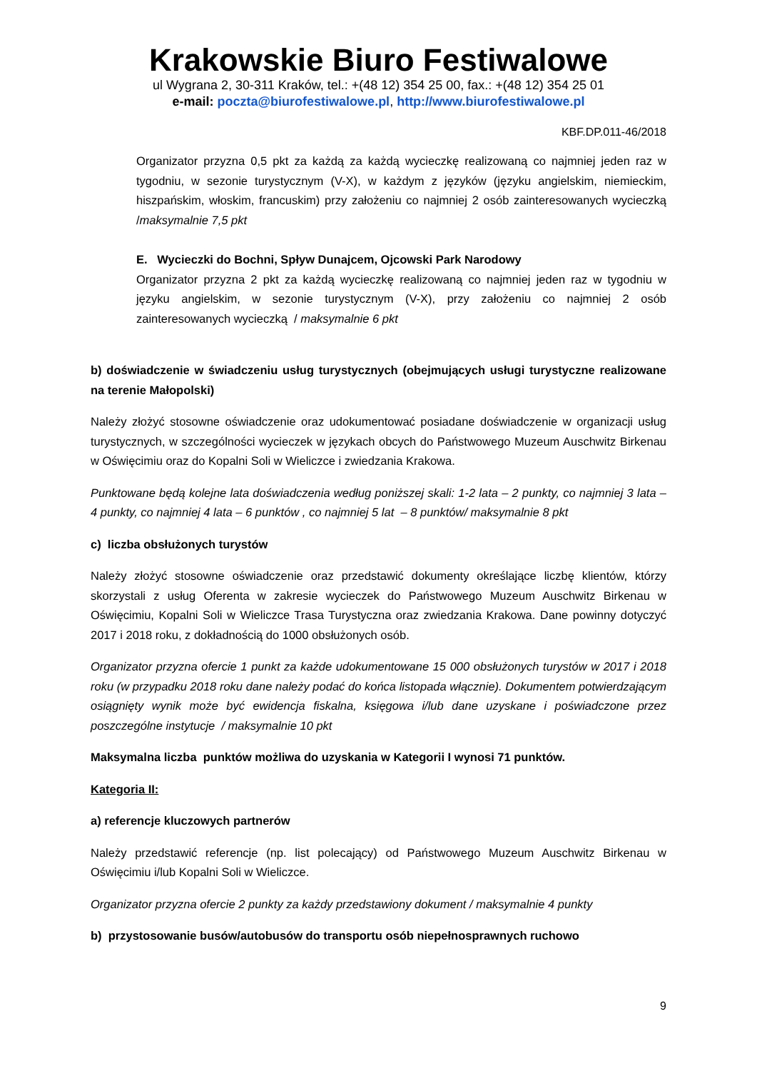Krakowskie Biuro Festiwalowe
ul Wygrana 2, 30-311 Kraków, tel.: +(48 12) 354 25 00, fax.: +(48 12) 354 25 01
e-mail: poczta@biurofestiwalowe.pl, http://www.biurofestiwalowe.pl
KBF.DP.011-46/2018
Organizator przyzna 0,5 pkt za każdą za każdą wycieczkę realizowaną co najmniej jeden raz w tygodniu, w sezonie turystycznym (V-X), w każdym z języków (języku angielskim, niemieckim, hiszpańskim, włoskim, francuskim) przy założeniu co najmniej 2 osób zainteresowanych wycieczką /maksymalnie 7,5 pkt
E. Wycieczki do Bochni, Spływ Dunajcem, Ojcowski Park Narodowy
Organizator przyzna 2 pkt za każdą wycieczkę realizowaną co najmniej jeden raz w tygodniu w języku angielskim, w sezonie turystycznym (V-X), przy założeniu co najmniej 2 osób zainteresowanych wycieczką / maksymalnie 6 pkt
b) doświadczenie w świadczeniu usług turystycznych (obejmujących usługi turystyczne realizowane na terenie Małopolski)
Należy złożyć stosowne oświadczenie oraz udokumentować posiadane doświadczenie w organizacji usług turystycznych, w szczególności wycieczek w językach obcych do Państwowego Muzeum Auschwitz Birkenau w Oświęcimiu oraz do Kopalni Soli w Wieliczce i zwiedzania Krakowa.
Punktowane będą kolejne lata doświadczenia według poniższej skali: 1-2 lata – 2 punkty, co najmniej 3 lata – 4 punkty, co najmniej 4 lata – 6 punktów , co najmniej 5 lat – 8 punktów/ maksymalnie 8 pkt
c) liczba obsłużonych turystów
Należy złożyć stosowne oświadczenie oraz przedstawić dokumenty określające liczbę klientów, którzy skorzystali z usług Oferenta w zakresie wycieczek do Państwowego Muzeum Auschwitz Birkenau w Oświęcimiu, Kopalni Soli w Wieliczce Trasa Turystyczna oraz zwiedzania Krakowa. Dane powinny dotyczyć 2017 i 2018 roku, z dokładnością do 1000 obsłużonych osób.
Organizator przyzna ofercie 1 punkt za każde udokumentowane 15 000 obsłużonych turystów w 2017 i 2018 roku (w przypadku 2018 roku dane należy podać do końca listopada włącznie). Dokumentem potwierdzającym osiągnięty wynik może być ewidencja fiskalna, księgowa i/lub dane uzyskane i poświadczone przez poszczególne instytucje / maksymalnie 10 pkt
Maksymalna liczba punktów możliwa do uzyskania w Kategorii I wynosi 71 punktów.
Kategoria II:
a) referencje kluczowych partnerów
Należy przedstawić referencje (np. list polecający) od Państwowego Muzeum Auschwitz Birkenau w Oświęcimiu i/lub Kopalni Soli w Wieliczce.
Organizator przyzna ofercie 2 punkty za każdy przedstawiony dokument / maksymalnie 4 punkty
b) przystosowanie busów/autobusów do transportu osób niepełnosprawnych ruchowo
9